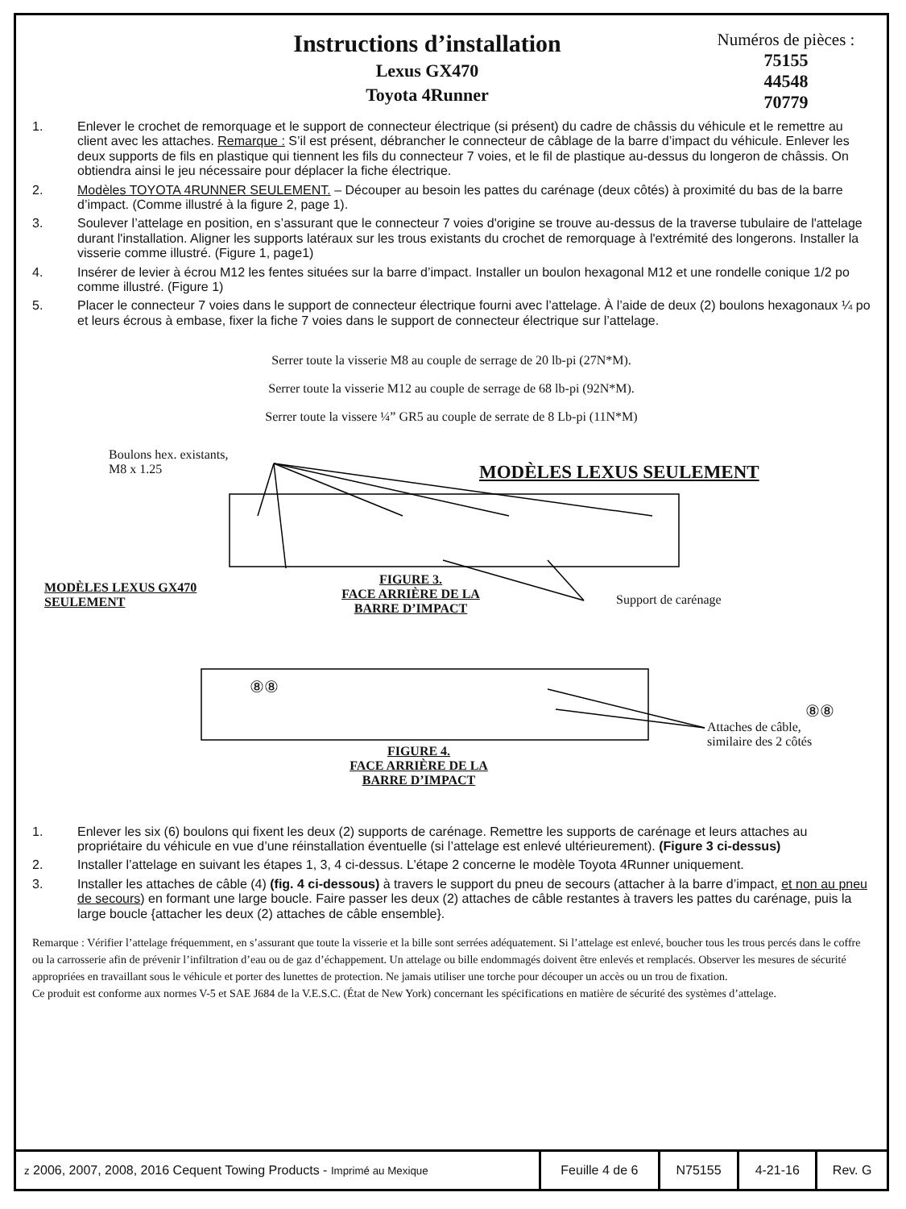Instructions d’installation
Lexus GX470
Toyota 4Runner
Numéros de pièces :
75155
44548
70779
1. Enlever le crochet de remorquage et le support de connecteur électrique (si présent) du cadre de châssis du véhicule et le remettre au client avec les attaches. Remarque : S’il est présent, débrancher le connecteur de câblage de la barre d’impact du véhicule. Enlever les deux supports de fils en plastique qui tiennent les fils du connecteur 7 voies, et le fil de plastique au-dessus du longeron de châssis. On obtiendra ainsi le jeu nécessaire pour déplacer la fiche électrique.
2. Modèles TOYOTA 4RUNNER SEULEMENT. – Découper au besoin les pattes du carénage (deux côtés) à proximité du bas de la barre d’impact. (Comme illustré à la figure 2, page 1).
3. Soulever l’attelage en position, en s’assurant que le connecteur 7 voies d'origine se trouve au-dessus de la traverse tubulaire de l'attelage durant l'installation. Aligner les supports latéraux sur les trous existants du crochet de remorquage à l'extrémité des longerons. Installer la visserie comme illustré. (Figure 1, page1)
4. Insérer de levier à écrou M12 les fentes situées sur la barre d’impact. Installer un boulon hexagonal M12 et une rondelle conique 1/2 po comme illustré. (Figure 1)
5. Placer le connecteur 7 voies dans le support de connecteur électrique fourni avec l’attelage. À l’aide de deux (2) boulons hexagonaux ¼ po et leurs écrous à embase, fixer la fiche 7 voies dans le support de connecteur électrique sur l’attelage.
Serrer toute la visserie M8 au couple de serrage de 20 lb-pi (27N*M).
Serrer toute la visserie M12 au couple de serrage de 68 lb-pi (92N*M).
Serrer toute la vissere ¼” GR5 au couple de serrate de 8 Lb-pi (11N*M)
Boulons hex. existants,
M8 x 1.25
MODÈLES LEXUS SEULEMENT
MODÈLES LEXUS GX470
SEULEMENT
FIGURE 3.
FACE ARRIÈRE DE LA
BARRE D’IMPACT
Support de carénage
⑧⑧
⑧⑧
Attaches de câble,
similaire des 2 côtés
FIGURE 4.
FACE ARRIÈRE DE LA
BARRE D’IMPACT
1. Enlever les six (6) boulons qui fixent les deux (2) supports de carénage. Remettre les supports de carénage et leurs attaches au propriétaire du véhicule en vue d’une réinstallation éventuelle (si l’attelage est enlevé ultérieurement). (Figure 3 ci-dessus)
2. Installer l’attelage en suivant les étapes 1, 3, 4 ci-dessus. L’étape 2 concerne le modèle Toyota 4Runner uniquement.
3. Installer les attaches de câble (4) (fig. 4 ci-dessous) à travers le support du pneu de secours (attacher à la barre d’impact, et non au pneu de secours) en formant une large boucle. Faire passer les deux (2) attaches de câble restantes à travers les pattes du carénage, puis la large boucle {attacher les deux (2) attaches de câble ensemble}.
Remarque : Vérifier l’attelage fréquemment, en s’assurant que toute la visserie et la bille sont serrées adéquatement. Si l’attelage est enlevé, boucher tous les trous percés dans le coffre ou la carrosserie afin de prévenir l’infiltration d’eau ou de gaz d’échappement. Un attelage ou bille endommagés doivent être enlevés et remplacés. Observer les mesures de sécurité appropriées en travaillant sous le véhicule et porter des lunettes de protection. Ne jamais utiliser une torche pour découper un accès ou un trou de fixation.
Ce produit est conforme aux normes V-5 et SAE J684 de la V.E.S.C. (État de New York) concernant les spécifications en matière de sécurité des systèmes d’attelage.
| z 2006, 2007, 2008, 2016 Cequent Towing Products - Imprimé au Mexique | Feuille 4 de 6 | N75155 | 4-21-16 | Rev. G |